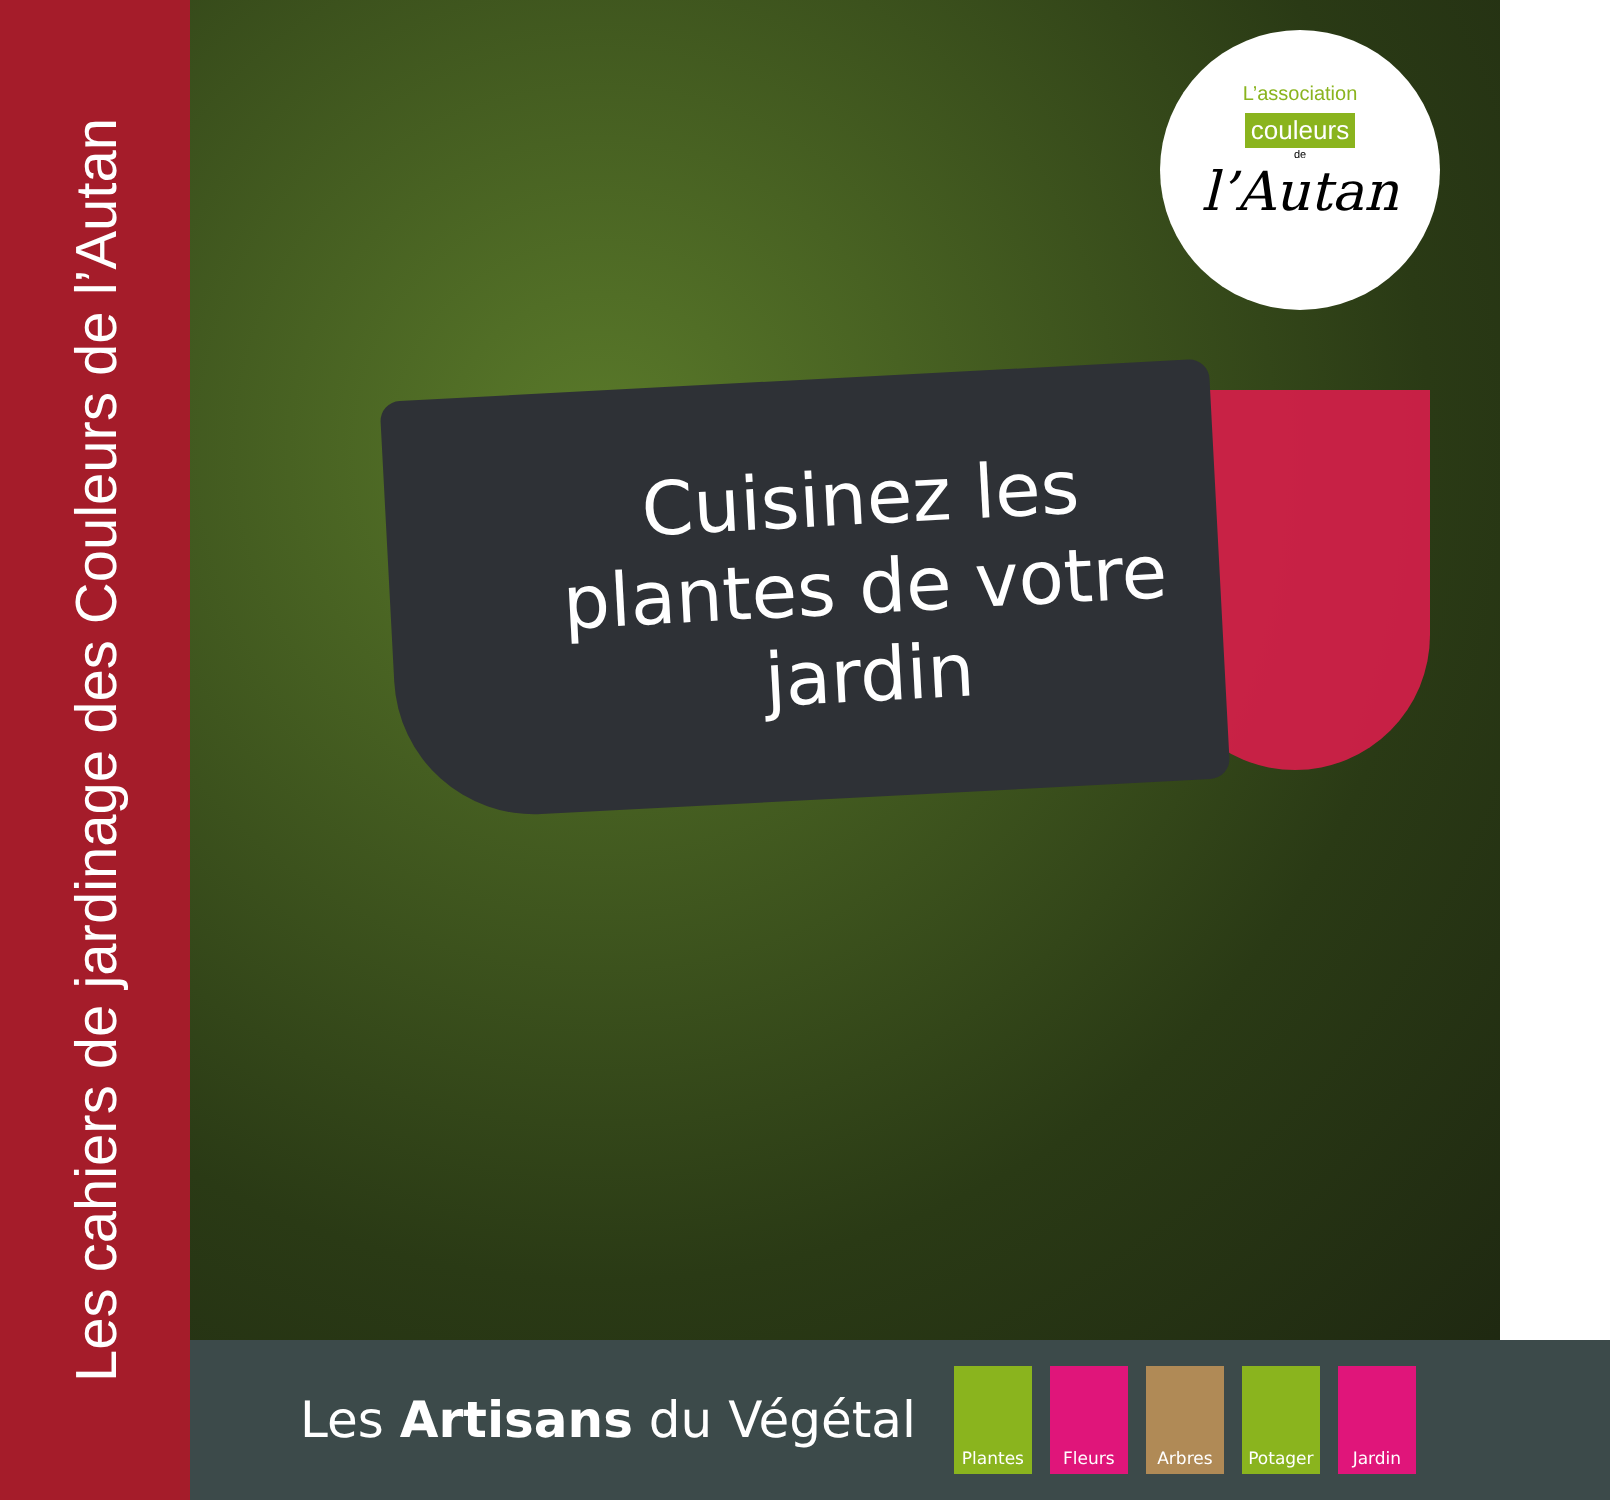Les cahiers de jardinage des Couleurs de l’Autan
Cuisinez les plantes de votre jardin
L’association
couleurs
de
l’Autan
Les Artisans du Végétal
Plantes Fleurs Arbres Potager Jardin